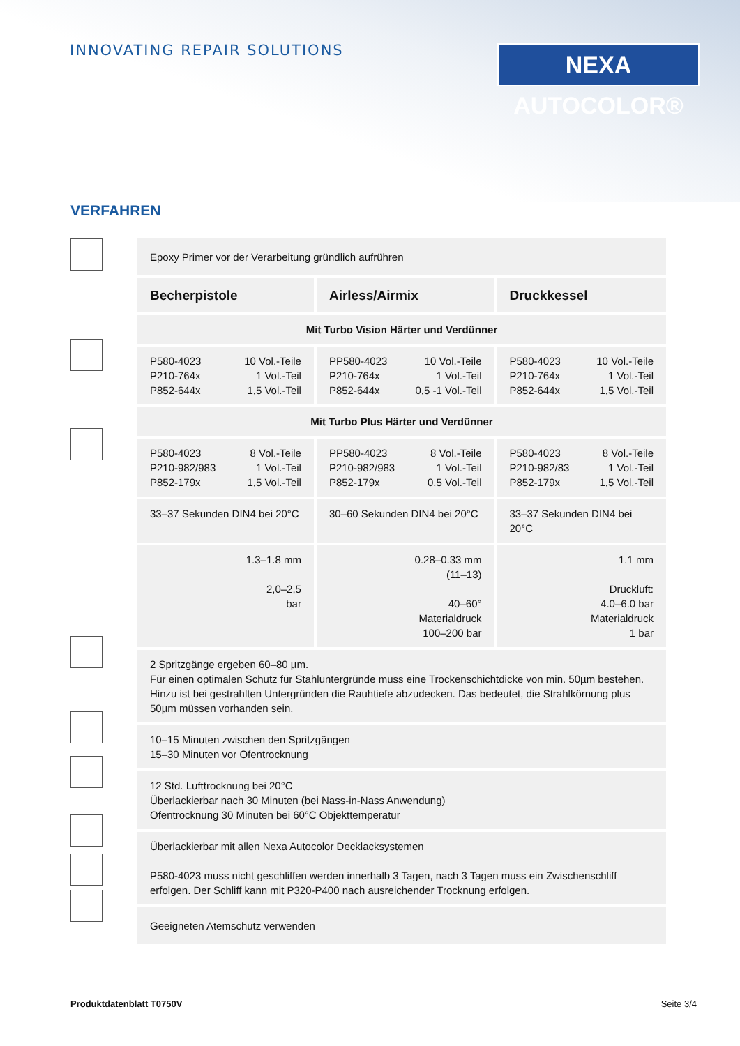INNOVATING REPAIR SOLUTIONS
NEXA AUTOCOLOR®
VERFAHREN
| Epoxy Primer vor der Verarbeitung gründlich aufrühren | | |
| Becherpistole | Airless/Airmix | Druckkessel |
| Mit Turbo Vision Härter und Verdünner | | |
| P580-4023 P210-764x P852-644x 10 Vol.-Teile 1 Vol.-Teil 1,5 Vol.-Teil | PP580-4023 P210-764x P852-644x 10 Vol.-Teile 1 Vol.-Teil 0,5 -1 Vol.-Teil | P580-4023 P210-764x P852-644x 10 Vol.-Teile 1 Vol.-Teil 1,5 Vol.-Teil |
| Mit Turbo Plus Härter und Verdünner | | |
| P580-4023 P210-982/983 P852-179x 8 Vol.-Teile 1 Vol.-Teil 1,5 Vol.-Teil | PP580-4023 P210-982/983 P852-179x 8 Vol.-Teile 1 Vol.-Teil 0,5 Vol.-Teil | P580-4023 P210-982/83 P852-179x 8 Vol.-Teile 1 Vol.-Teil 1,5 Vol.-Teil |
| 33–37 Sekunden DIN4 bei 20°C | 30–60 Sekunden DIN4 bei 20°C | 33–37 Sekunden DIN4 bei 20°C |
| 1.3–1.8 mm 2,0–2,5 bar | 0.28–0.33 mm (11–13) 40–60° Materialdruck 100–200 bar | 1.1 mm Druckluft: 4.0–6.0 bar Materialdruck 1 bar |
| 2 Spritzgänge ergeben 60–80 µm. Für einen optimalen Schutz für Stahluntergründe muss eine Trockenschichtdicke von min. 50µm bestehen. Hinzu ist bei gestrahlten Untergründen die Rauhtiefe abzudecken. Das bedeutet, die Strahlkörnung plus 50µm müssen vorhanden sein. | | |
| 10–15 Minuten zwischen den Spritzgängen 15–30 Minuten vor Ofentrocknung | | |
| 12 Std. Lufttrocknung bei 20°C Überlackierbar nach 30 Minuten (bei Nass-in-Nass Anwendung) Ofentrocknung 30 Minuten bei 60°C Objekttemperatur | | |
| Überlackierbar mit allen Nexa Autocolor Decklacksystemen P580-4023 muss nicht geschliffen werden innerhalb 3 Tagen, nach 3 Tagen muss ein Zwischenschliff erfolgen. Der Schliff kann mit P320-P400 nach ausreichender Trocknung erfolgen. | | |
| Geeigneten Atemschutz verwenden | | |
Produktdatenblatt T0750V Seite 3/4